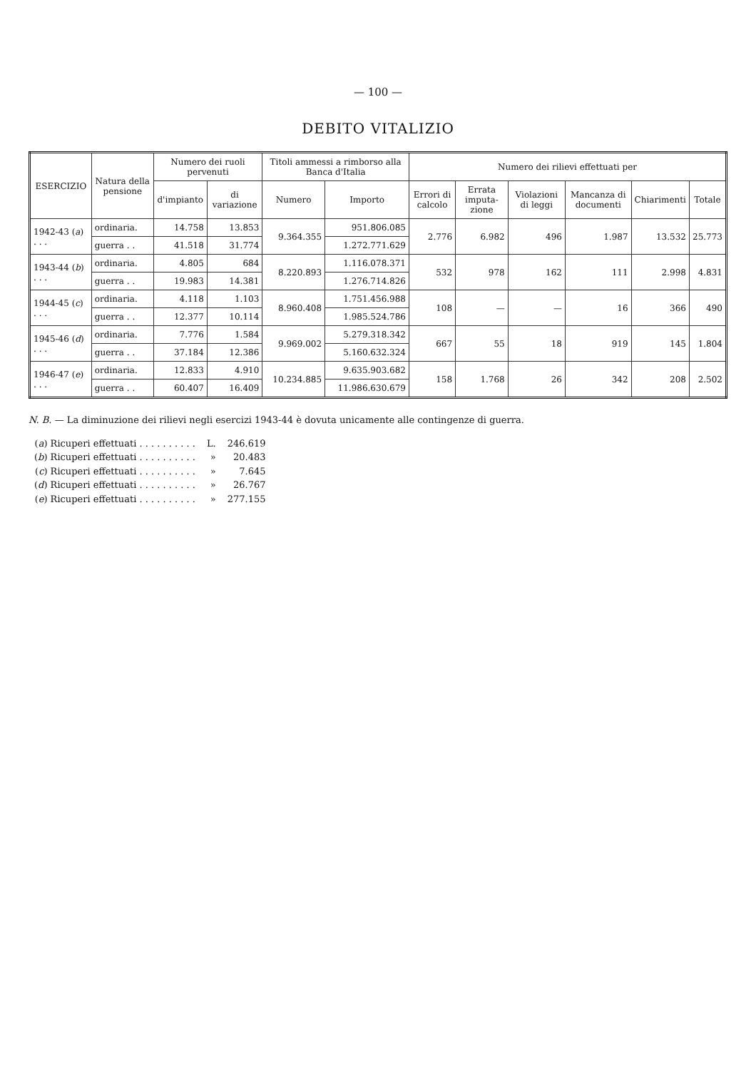— 100 —
DEBITO VITALIZIO
| ESERCIZIO | Natura della pensione | Numero dei ruoli pervenuti | | Titoli ammessi a rimborso alla Banca d'Italia | | Numero dei rilievi effettuati per | | | | | |
| --- | --- | --- | --- | --- | --- | --- | --- | --- | --- | --- | --- |
| | | d'impianto | di variazione | Numero | Importo | Errori di calcolo | Errata imputa-zione | Violazioni di leggi | Mancanza di documenti | Chiarimenti | Totale |
| 1942-43 ( a ) . . . | ordinaria. | 14.758 | 13.853 | 9.364.355 | 951.806.085 | 2.776 | 6.982 | 496 | 1.987 | 13.532 | 25.773 |
| | guerra . . | 41.518 | 31.774 | | 1.272.771.629 | | | | | | |
| 1943-44 ( b ) . . . | ordinaria. | 4.805 | 684 | 8.220.893 | 1.116.078.371 | 532 | 978 | 162 | 111 | 2.998 | 4.831 |
| | guerra . . | 19.983 | 14.381 | | 1.276.714.826 | | | | | | |
| 1944-45 ( c ) . . . | ordinaria. | 4.118 | 1.103 | 8.960.408 | 1.751.456.988 | 108 | — | — | 16 | 366 | 490 |
| | guerra . . | 12.377 | 10.114 | | 1.985.524.786 | | | | | | |
| 1945-46 ( d ) . . . | ordinaria. | 7.776 | 1.584 | 9.969.002 | 5.279.318.342 | 667 | 55 | 18 | 919 | 145 | 1.804 |
| | guerra . . | 37.184 | 12.386 | | 5.160.632.324 | | | | | | |
| 1946-47 ( e ) . . . | ordinaria. | 12.833 | 4.910 | 10.234.885 | 9.635.903.682 | 158 | 1.768 | 26 | 342 | 208 | 2.502 |
| | guerra . . | 60.407 | 16.409 | | 11.986.630.679 | | | | | | |
N. B. — La diminuzione dei rilievi negli esercizi 1943-44 è dovuta unicamente alle contingenze di guerra.
| ( a ) Ricuperi effettuati . . . . . . . . . . | L. | 246.619 |
| ( b ) Ricuperi effettuati . . . . . . . . . . | » | 20.483 |
| ( c ) Ricuperi effettuati . . . . . . . . . . | » | 7.645 |
| ( d ) Ricuperi effettuati . . . . . . . . . . | » | 26.767 |
| ( e ) Ricuperi effettuati . . . . . . . . . . | » | 277.155 |